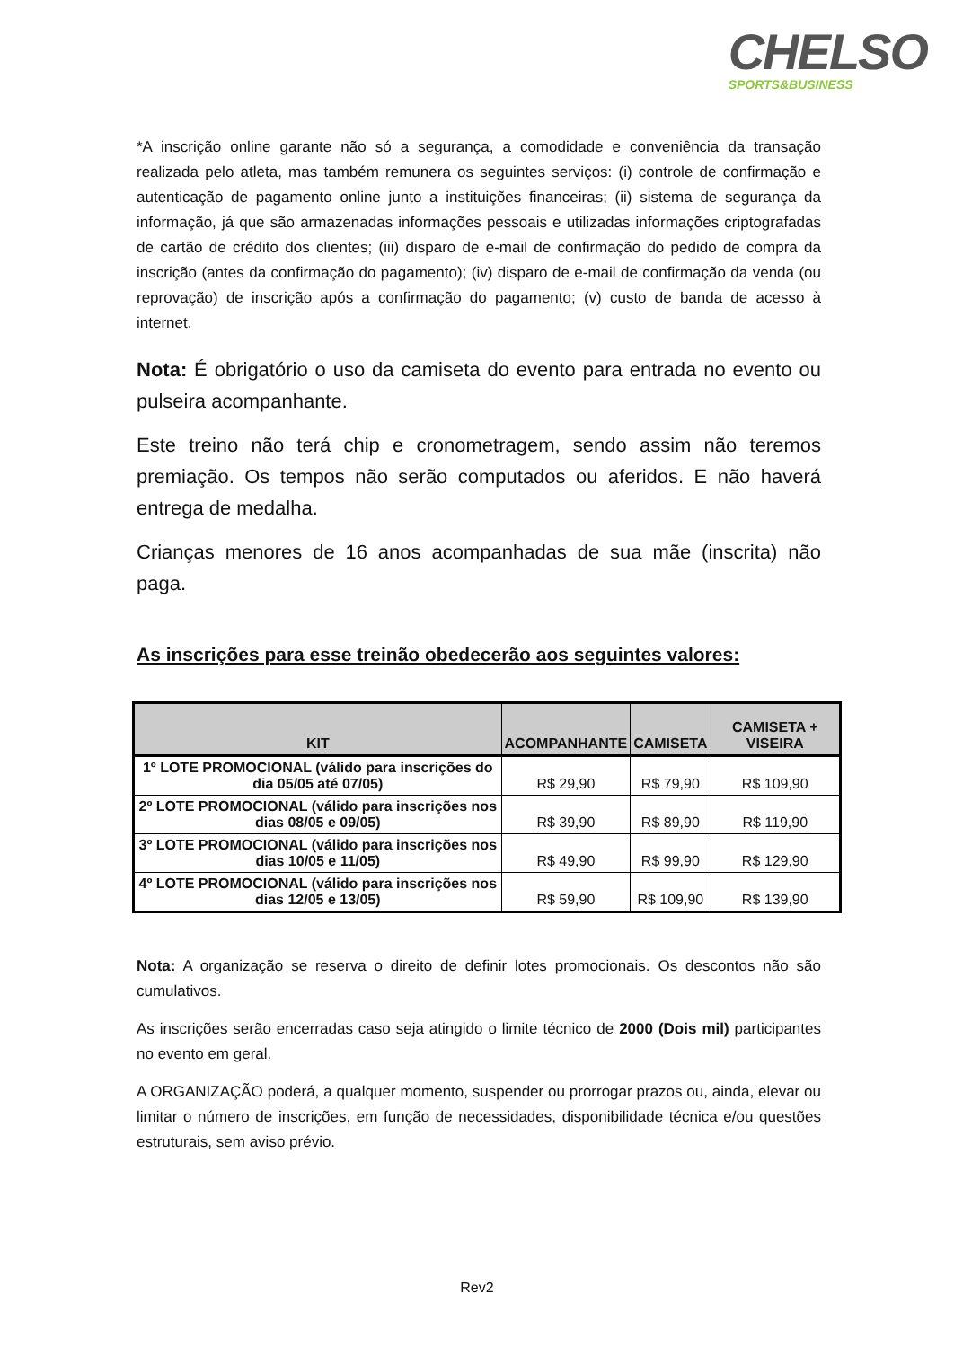CHELSO
SPORTS&BUSINESS
*A inscrição online garante não só a segurança, a comodidade e conveniência da transação realizada pelo atleta, mas também remunera os seguintes serviços: (i) controle de confirmação e autenticação de pagamento online junto a instituições financeiras; (ii) sistema de segurança da informação, já que são armazenadas informações pessoais e utilizadas informações criptografadas de cartão de crédito dos clientes; (iii) disparo de e-mail de confirmação do pedido de compra da inscrição (antes da confirmação do pagamento); (iv) disparo de e-mail de confirmação da venda (ou reprovação) de inscrição após a confirmação do pagamento; (v) custo de banda de acesso à internet.
Nota: É obrigatório o uso da camiseta do evento para entrada no evento ou pulseira acompanhante.
Este treino não terá chip e cronometragem, sendo assim não teremos premiação. Os tempos não serão computados ou aferidos. E não haverá entrega de medalha.
Crianças menores de 16 anos acompanhadas de sua mãe (inscrita) não paga.
As inscrições para esse treinão obedecerão aos seguintes valores:
| KIT | ACOMPANHANTE | CAMISETA | CAMISETA + VISEIRA |
| --- | --- | --- | --- |
| 1º LOTE PROMOCIONAL (válido para inscrições do dia 05/05 até 07/05) | R$ 29,90 | R$ 79,90 | R$ 109,90 |
| 2º LOTE PROMOCIONAL (válido para inscrições nos dias 08/05 e 09/05) | R$ 39,90 | R$ 89,90 | R$ 119,90 |
| 3º LOTE PROMOCIONAL (válido para inscrições nos dias 10/05 e 11/05) | R$ 49,90 | R$ 99,90 | R$ 129,90 |
| 4º LOTE PROMOCIONAL (válido para inscrições nos dias 12/05 e 13/05) | R$ 59,90 | R$ 109,90 | R$ 139,90 |
Nota: A organização se reserva o direito de definir lotes promocionais. Os descontos não são cumulativos.
As inscrições serão encerradas caso seja atingido o limite técnico de 2000 (Dois mil) participantes no evento em geral.
A ORGANIZAÇÃO poderá, a qualquer momento, suspender ou prorrogar prazos ou, ainda, elevar ou limitar o número de inscrições, em função de necessidades, disponibilidade técnica e/ou questões estruturais, sem aviso prévio.
Rev2